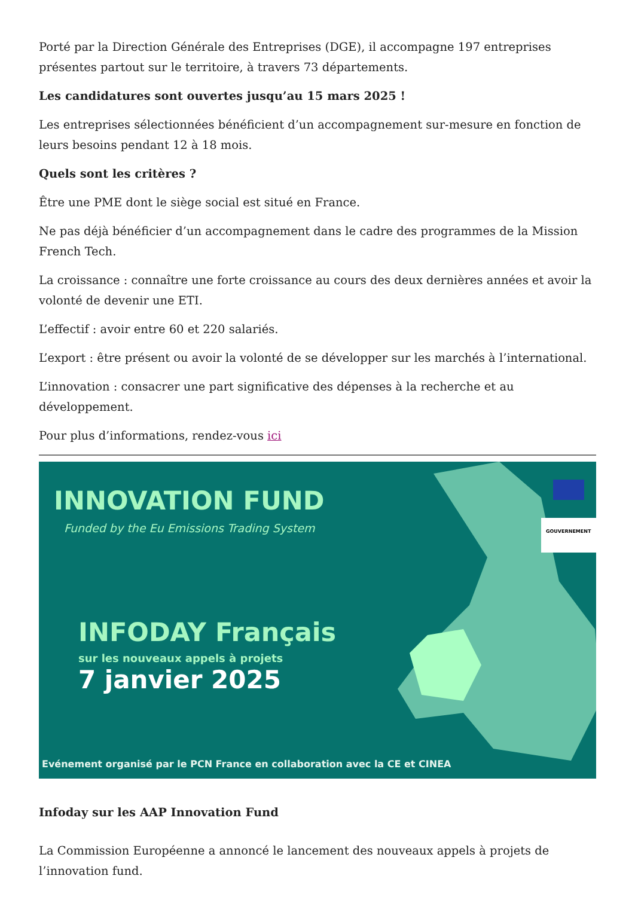Porté par la Direction Générale des Entreprises (DGE), il accompagne 197 entreprises présentes partout sur le territoire, à travers 73 départements.
Les candidatures sont ouvertes jusqu’au 15 mars 2025 !
Les entreprises sélectionnées bénéficient d’un accompagnement sur-mesure en fonction de leurs besoins pendant 12 à 18 mois.
Quels sont les critères ?
Être une PME dont le siège social est situé en France.
Ne pas déjà bénéficier d’un accompagnement dans le cadre des programmes de la Mission French Tech.
La croissance : connaître une forte croissance au cours des deux dernières années et avoir la volonté de devenir une ETI.
L’effectif : avoir entre 60 et 220 salariés.
L’export : être présent ou avoir la volonté de se développer sur les marchés à l’international.
L’innovation : consacrer une part significative des dépenses à la recherche et au développement.
Pour plus d’informations, rendez-vous ici
INNOVATION FUND
Funded by the Eu Emissions Trading System
INFODAY Français
sur les nouveaux appels à projets
7 janvier 2025
GOUVERNEMENT
Evénement organisé par le PCN France en collaboration avec la CE et CINEA
Infoday sur les AAP Innovation Fund
La Commission Européenne a annoncé le lancement des nouveaux appels à projets de l’innovation fund.